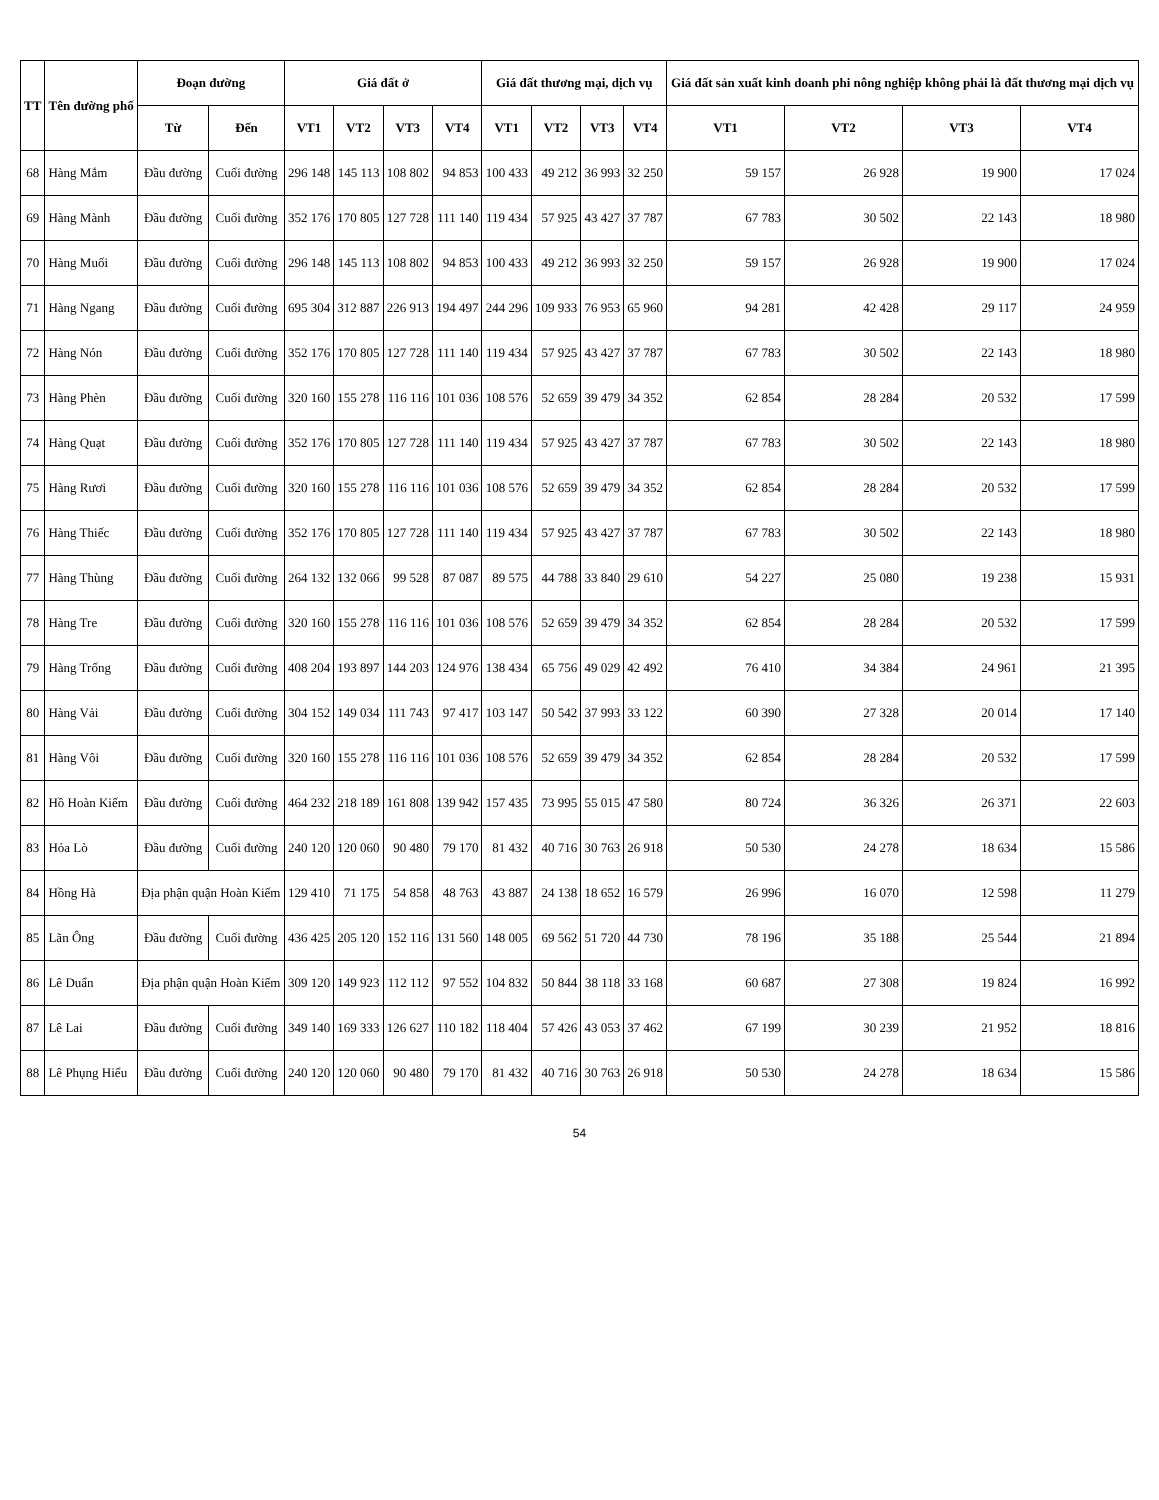| TT | Tên đường phố | Đoạn đường | | Giá đất ở | | | | Giá đất thương mại, dịch vụ | | | | Giá đất sản xuất kinh doanh phi nông nghiệp không phải là đất thương mại dịch vụ | | | |
| --- | --- | --- | --- | --- | --- | --- | --- | --- | --- | --- | --- | --- | --- | --- | --- |
| | | Từ | Đến | VT1 | VT2 | VT3 | VT4 | VT1 | VT2 | VT3 | VT4 | VT1 | VT2 | VT3 | VT4 |
| 68 | Hàng Mắm | Đầu đường | Cuối đường | 296 148 | 145 113 | 108 802 | 94 853 | 100 433 | 49 212 | 36 993 | 32 250 | 59 157 | 26 928 | 19 900 | 17 024 |
| 69 | Hàng Mành | Đầu đường | Cuối đường | 352 176 | 170 805 | 127 728 | 111 140 | 119 434 | 57 925 | 43 427 | 37 787 | 67 783 | 30 502 | 22 143 | 18 980 |
| 70 | Hàng Muối | Đầu đường | Cuối đường | 296 148 | 145 113 | 108 802 | 94 853 | 100 433 | 49 212 | 36 993 | 32 250 | 59 157 | 26 928 | 19 900 | 17 024 |
| 71 | Hàng Ngang | Đầu đường | Cuối đường | 695 304 | 312 887 | 226 913 | 194 497 | 244 296 | 109 933 | 76 953 | 65 960 | 94 281 | 42 428 | 29 117 | 24 959 |
| 72 | Hàng Nón | Đầu đường | Cuối đường | 352 176 | 170 805 | 127 728 | 111 140 | 119 434 | 57 925 | 43 427 | 37 787 | 67 783 | 30 502 | 22 143 | 18 980 |
| 73 | Hàng Phèn | Đầu đường | Cuối đường | 320 160 | 155 278 | 116 116 | 101 036 | 108 576 | 52 659 | 39 479 | 34 352 | 62 854 | 28 284 | 20 532 | 17 599 |
| 74 | Hàng Quạt | Đầu đường | Cuối đường | 352 176 | 170 805 | 127 728 | 111 140 | 119 434 | 57 925 | 43 427 | 37 787 | 67 783 | 30 502 | 22 143 | 18 980 |
| 75 | Hàng Rươi | Đầu đường | Cuối đường | 320 160 | 155 278 | 116 116 | 101 036 | 108 576 | 52 659 | 39 479 | 34 352 | 62 854 | 28 284 | 20 532 | 17 599 |
| 76 | Hàng Thiếc | Đầu đường | Cuối đường | 352 176 | 170 805 | 127 728 | 111 140 | 119 434 | 57 925 | 43 427 | 37 787 | 67 783 | 30 502 | 22 143 | 18 980 |
| 77 | Hàng Thùng | Đầu đường | Cuối đường | 264 132 | 132 066 | 99 528 | 87 087 | 89 575 | 44 788 | 33 840 | 29 610 | 54 227 | 25 080 | 19 238 | 15 931 |
| 78 | Hàng Tre | Đầu đường | Cuối đường | 320 160 | 155 278 | 116 116 | 101 036 | 108 576 | 52 659 | 39 479 | 34 352 | 62 854 | 28 284 | 20 532 | 17 599 |
| 79 | Hàng Trống | Đầu đường | Cuối đường | 408 204 | 193 897 | 144 203 | 124 976 | 138 434 | 65 756 | 49 029 | 42 492 | 76 410 | 34 384 | 24 961 | 21 395 |
| 80 | Hàng Vải | Đầu đường | Cuối đường | 304 152 | 149 034 | 111 743 | 97 417 | 103 147 | 50 542 | 37 993 | 33 122 | 60 390 | 27 328 | 20 014 | 17 140 |
| 81 | Hàng Vôi | Đầu đường | Cuối đường | 320 160 | 155 278 | 116 116 | 101 036 | 108 576 | 52 659 | 39 479 | 34 352 | 62 854 | 28 284 | 20 532 | 17 599 |
| 82 | Hồ Hoàn Kiếm | Đầu đường | Cuối đường | 464 232 | 218 189 | 161 808 | 139 942 | 157 435 | 73 995 | 55 015 | 47 580 | 80 724 | 36 326 | 26 371 | 22 603 |
| 83 | Hỏa Lò | Đầu đường | Cuối đường | 240 120 | 120 060 | 90 480 | 79 170 | 81 432 | 40 716 | 30 763 | 26 918 | 50 530 | 24 278 | 18 634 | 15 586 |
| 84 | Hồng Hà | Địa phận quận Hoàn Kiếm | | 129 410 | 71 175 | 54 858 | 48 763 | 43 887 | 24 138 | 18 652 | 16 579 | 26 996 | 16 070 | 12 598 | 11 279 |
| 85 | Lãn Ông | Đầu đường | Cuối đường | 436 425 | 205 120 | 152 116 | 131 560 | 148 005 | 69 562 | 51 720 | 44 730 | 78 196 | 35 188 | 25 544 | 21 894 |
| 86 | Lê Duẩn | Địa phận quận Hoàn Kiếm | | 309 120 | 149 923 | 112 112 | 97 552 | 104 832 | 50 844 | 38 118 | 33 168 | 60 687 | 27 308 | 19 824 | 16 992 |
| 87 | Lê Lai | Đầu đường | Cuối đường | 349 140 | 169 333 | 126 627 | 110 182 | 118 404 | 57 426 | 43 053 | 37 462 | 67 199 | 30 239 | 21 952 | 18 816 |
| 88 | Lê Phụng Hiểu | Đầu đường | Cuối đường | 240 120 | 120 060 | 90 480 | 79 170 | 81 432 | 40 716 | 30 763 | 26 918 | 50 530 | 24 278 | 18 634 | 15 586 |
54